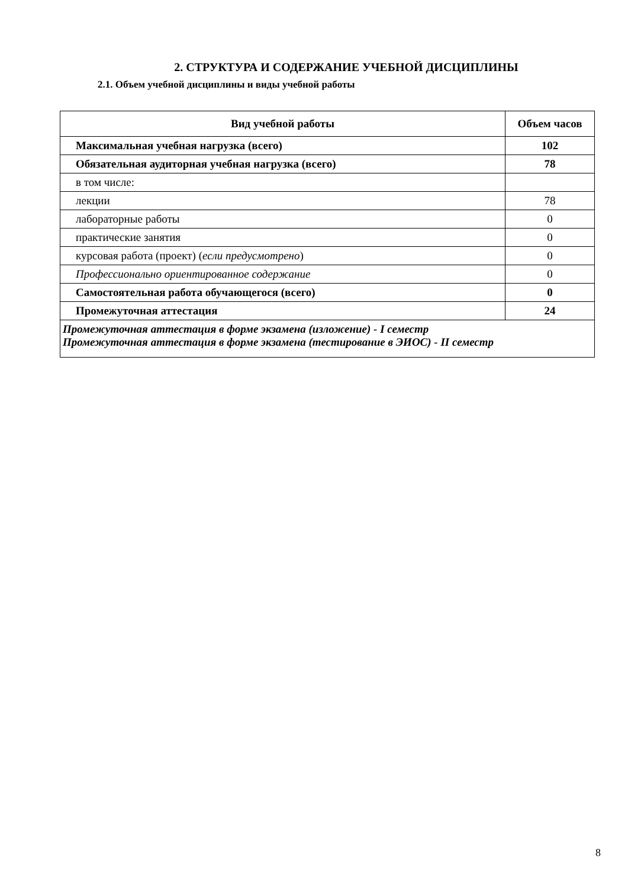2. СТРУКТУРА И СОДЕРЖАНИЕ УЧЕБНОЙ ДИСЦИПЛИНЫ
2.1. Объем учебной дисциплины и виды учебной работы
| Вид учебной работы | Объем часов |
| --- | --- |
| Максимальная учебная нагрузка (всего) | 102 |
| Обязательная аудиторная учебная нагрузка (всего) | 78 |
| в том числе: | |
| лекции | 78 |
| лабораторные работы | 0 |
| практические занятия | 0 |
| курсовая работа (проект) ( если предусмотрено ) | 0 |
| Профессионально ориентированное содержание | 0 |
| Самостоятельная работа обучающегося (всего) | 0 |
| Промежуточная аттестация | 24 |
| Промежуточная аттестация в форме экзамена (изложение) - I семестр Промежуточная аттестация в форме экзамена (тестирование в ЭИОС) - II семестр | |
8